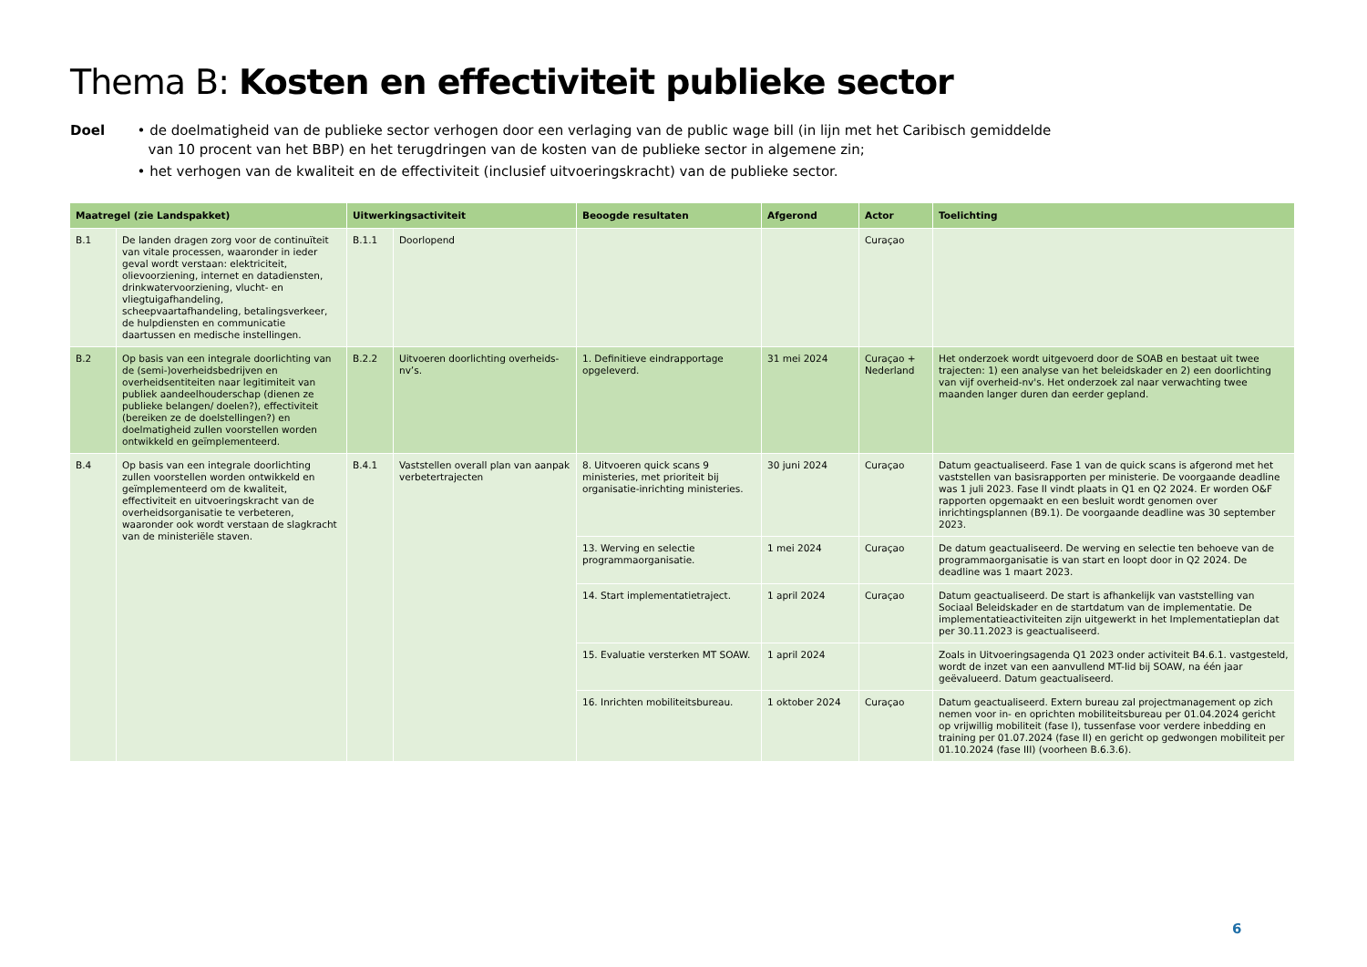Thema B: Kosten en effectiviteit publieke sector
Doel • de doelmatigheid van de publieke sector verhogen door een verlaging van de public wage bill (in lijn met het Caribisch gemiddelde van 10 procent van het BBP) en het terugdringen van de kosten van de publieke sector in algemene zin;
• het verhogen van de kwaliteit en de effectiviteit (inclusief uitvoeringskracht) van de publieke sector.
| Maatregel (zie Landspakket) | | Uitwerkingsactiviteit | | Beoogde resultaten | Afgerond | Actor | Toelichting |
| --- | --- | --- | --- | --- | --- | --- | --- |
| B.1 | De landen dragen zorg voor de continuïteit van vitale processen, waaronder in ieder geval wordt verstaan: elektriciteit, olievoorziening, internet en datadiensten, drinkwatervoorziening, vlucht- en vliegtuigafhandeling, scheepvaartafhandeling, betalingsverkeer, de hulpdiensten en communicatie daartussen en medische instellingen. | B.1.1 | Doorlopend | | | Curaçao | |
| B.2 | Op basis van een integrale doorlichting van de (semi-)overheidsbedrijven en overheidsentiteiten naar legitimiteit van publiek aandeelhouderschap (dienen ze publieke belangen/ doelen?), effectiviteit (bereiken ze de doelstellingen?) en doelmatigheid zullen voorstellen worden ontwikkeld en geïmplementeerd. | B.2.2 | Uitvoeren doorlichting overheids-nv’s. | 1. Definitieve eindrapportage opgeleverd. | 31 mei 2024 | Curaçao + Nederland | Het onderzoek wordt uitgevoerd door de SOAB en bestaat uit twee trajecten: 1) een analyse van het beleidskader en 2) een doorlichting van vijf overheid-nv's. Het onderzoek zal naar verwachting twee maanden langer duren dan eerder gepland. |
| B.4 | Op basis van een integrale doorlichting zullen voorstellen worden ontwikkeld en geïmplementeerd om de kwaliteit, effectiviteit en uitvoeringskracht van de overheidsorganisatie te verbeteren, waaronder ook wordt verstaan de slagkracht van de ministeriële staven. | B.4.1 | Vaststellen overall plan van aanpak verbetertrajecten | 8. Uitvoeren quick scans 9 ministeries, met prioriteit bij organisatie-inrichting ministeries. | 30 juni 2024 | Curaçao | Datum geactualiseerd. Fase 1 van de quick scans is afgerond met het vaststellen van basisrapporten per ministerie. De voorgaande deadline was 1 juli 2023. Fase II vindt plaats in Q1 en Q2 2024. Er worden O&F rapporten opgemaakt en een besluit wordt genomen over inrichtingsplannen (B9.1). De voorgaande deadline was 30 september 2023. |
| | | | | 13. Werving en selectie programmaorganisatie. | 1 mei 2024 | Curaçao | De datum geactualiseerd. De werving en selectie ten behoeve van de programmaorganisatie is van start en loopt door in Q2 2024. De deadline was 1 maart 2023. |
| | | | | 14. Start implementatietraject. | 1 april 2024 | Curaçao | Datum geactualiseerd. De start is afhankelijk van vaststelling van Sociaal Beleidskader en de startdatum van de implementatie. De implementatieactiviteiten zijn uitgewerkt in het Implementatieplan dat per 30.11.2023 is geactualiseerd. |
| | | | | 15. Evaluatie versterken MT SOAW. | 1 april 2024 | | Zoals in Uitvoeringsagenda Q1 2023 onder activiteit B4.6.1. vastgesteld, wordt de inzet van een aanvullend MT-lid bij SOAW, na één jaar geëvalueerd. Datum geactualiseerd. |
| | | | | 16. Inrichten mobiliteitsbureau. | 1 oktober 2024 | Curaçao | Datum geactualiseerd. Extern bureau zal projectmanagement op zich nemen voor in- en oprichten mobiliteitsbureau per 01.04.2024 gericht op vrijwillig mobiliteit (fase I), tussenfase voor verdere inbedding en training per 01.07.2024 (fase II) en gericht op gedwongen mobiliteit per 01.10.2024 (fase III) (voorheen B.6.3.6). |
6